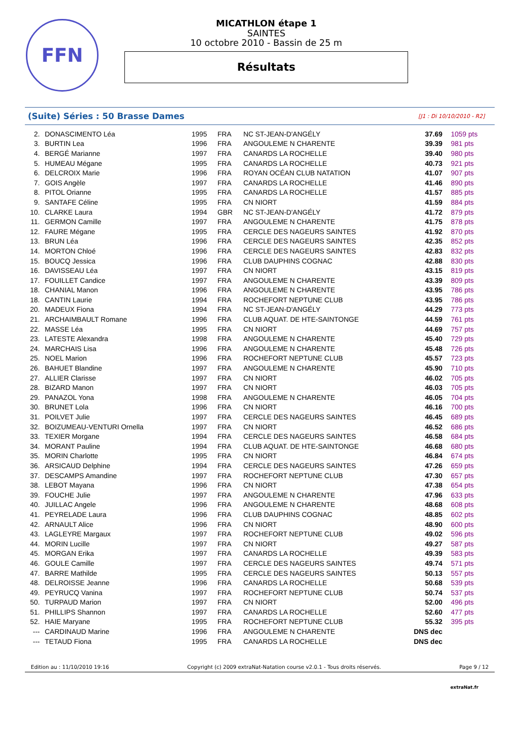FFN
MICATHLON étape 1
SAINTES
10 octobre 2010 - Bassin de 25 m
Résultats
(Suite) Séries : 50 Brasse Dames [J1 : Di 10/10/2010 - R2]
| 2. | DONASCIMENTO Léa | 1995 | FRA | NC ST-JEAN-D'ANGÉLY | 37.69 | 1059 pts |
| 3. | BURTIN Lea | 1996 | FRA | ANGOULEME N CHARENTE | 39.39 | 981 pts |
| 4. | BERGÉ Marianne | 1997 | FRA | CANARDS LA ROCHELLE | 39.40 | 980 pts |
| 5. | HUMEAU Mégane | 1995 | FRA | CANARDS LA ROCHELLE | 40.73 | 921 pts |
| 6. | DELCROIX Marie | 1996 | FRA | ROYAN OCÉAN CLUB NATATION | 41.07 | 907 pts |
| 7. | GOIS Angèle | 1997 | FRA | CANARDS LA ROCHELLE | 41.46 | 890 pts |
| 8. | PITOL Orianne | 1995 | FRA | CANARDS LA ROCHELLE | 41.57 | 885 pts |
| 9. | SANTAFE Céline | 1995 | FRA | CN NIORT | 41.59 | 884 pts |
| 10. | CLARKE Laura | 1994 | GBR | NC ST-JEAN-D'ANGÉLY | 41.72 | 879 pts |
| 11. | GERMON Camille | 1997 | FRA | ANGOULEME N CHARENTE | 41.75 | 878 pts |
| 12. | FAURE Mégane | 1995 | FRA | CERCLE DES NAGEURS SAINTES | 41.92 | 870 pts |
| 13. | BRUN Léa | 1996 | FRA | CERCLE DES NAGEURS SAINTES | 42.35 | 852 pts |
| 14. | MORTON Chloé | 1996 | FRA | CERCLE DES NAGEURS SAINTES | 42.83 | 832 pts |
| 15. | BOUCQ Jessica | 1996 | FRA | CLUB DAUPHINS COGNAC | 42.88 | 830 pts |
| 16. | DAVISSEAU Léa | 1997 | FRA | CN NIORT | 43.15 | 819 pts |
| 17. | FOUILLET Candice | 1997 | FRA | ANGOULEME N CHARENTE | 43.39 | 809 pts |
| 18. | CHANIAL Manon | 1996 | FRA | ANGOULEME N CHARENTE | 43.95 | 786 pts |
| 18. | CANTIN Laurie | 1994 | FRA | ROCHEFORT NEPTUNE CLUB | 43.95 | 786 pts |
| 20. | MADEUX Fiona | 1994 | FRA | NC ST-JEAN-D'ANGÉLY | 44.29 | 773 pts |
| 21. | ARCHAIMBAULT Romane | 1996 | FRA | CLUB AQUAT. DE HTE-SAINTONGE | 44.59 | 761 pts |
| 22. | MASSE Léa | 1995 | FRA | CN NIORT | 44.69 | 757 pts |
| 23. | LATESTE Alexandra | 1998 | FRA | ANGOULEME N CHARENTE | 45.40 | 729 pts |
| 24. | MARCHAIS Lisa | 1996 | FRA | ANGOULEME N CHARENTE | 45.48 | 726 pts |
| 25. | NOEL Marion | 1996 | FRA | ROCHEFORT NEPTUNE CLUB | 45.57 | 723 pts |
| 26. | BAHUET Blandine | 1997 | FRA | ANGOULEME N CHARENTE | 45.90 | 710 pts |
| 27. | ALLIER Clarisse | 1997 | FRA | CN NIORT | 46.02 | 705 pts |
| 28. | BIZARD Manon | 1997 | FRA | CN NIORT | 46.03 | 705 pts |
| 29. | PANAZOL Yona | 1998 | FRA | ANGOULEME N CHARENTE | 46.05 | 704 pts |
| 30. | BRUNET Lola | 1996 | FRA | CN NIORT | 46.16 | 700 pts |
| 31. | POILVET Julie | 1997 | FRA | CERCLE DES NAGEURS SAINTES | 46.45 | 689 pts |
| 32. | BOIZUMEAU-VENTURI Ornella | 1997 | FRA | CN NIORT | 46.52 | 686 pts |
| 33. | TEXIER Morgane | 1994 | FRA | CERCLE DES NAGEURS SAINTES | 46.58 | 684 pts |
| 34. | MORANT Pauline | 1994 | FRA | CLUB AQUAT. DE HTE-SAINTONGE | 46.68 | 680 pts |
| 35. | MORIN Charlotte | 1995 | FRA | CN NIORT | 46.84 | 674 pts |
| 36. | ARSICAUD Delphine | 1994 | FRA | CERCLE DES NAGEURS SAINTES | 47.26 | 659 pts |
| 37. | DESCAMPS Amandine | 1997 | FRA | ROCHEFORT NEPTUNE CLUB | 47.30 | 657 pts |
| 38. | LEBOT Mayana | 1996 | FRA | CN NIORT | 47.38 | 654 pts |
| 39. | FOUCHE Julie | 1997 | FRA | ANGOULEME N CHARENTE | 47.96 | 633 pts |
| 40. | JUILLAC Angele | 1996 | FRA | ANGOULEME N CHARENTE | 48.68 | 608 pts |
| 41. | PEYRELADE Laura | 1996 | FRA | CLUB DAUPHINS COGNAC | 48.85 | 602 pts |
| 42. | ARNAULT Alice | 1996 | FRA | CN NIORT | 48.90 | 600 pts |
| 43. | LAGLEYRE Margaux | 1997 | FRA | ROCHEFORT NEPTUNE CLUB | 49.02 | 596 pts |
| 44. | MORIN Lucille | 1997 | FRA | CN NIORT | 49.27 | 587 pts |
| 45. | MORGAN Erika | 1997 | FRA | CANARDS LA ROCHELLE | 49.39 | 583 pts |
| 46. | GOULE Camille | 1997 | FRA | CERCLE DES NAGEURS SAINTES | 49.74 | 571 pts |
| 47. | BARRE Mathilde | 1995 | FRA | CERCLE DES NAGEURS SAINTES | 50.13 | 557 pts |
| 48. | DELROISSE Jeanne | 1996 | FRA | CANARDS LA ROCHELLE | 50.68 | 539 pts |
| 49. | PEYRUCQ Vanina | 1997 | FRA | ROCHEFORT NEPTUNE CLUB | 50.74 | 537 pts |
| 50. | TURPAUD Marion | 1997 | FRA | CN NIORT | 52.00 | 496 pts |
| 51. | PHILLIPS Shannon | 1997 | FRA | CANARDS LA ROCHELLE | 52.60 | 477 pts |
| 52. | HAIE Maryane | 1995 | FRA | ROCHEFORT NEPTUNE CLUB | 55.32 | 395 pts |
| --- | CARDINAUD Marine | 1996 | FRA | ANGOULEME N CHARENTE | DNS dec | |
| --- | TETAUD Fiona | 1995 | FRA | CANARDS LA ROCHELLE | DNS dec | |
Edition au : 11/10/2010 19:16 Copyright (c) 2009 extraNat-Natation course v2.0.1 - Tous droits réservés. Page 9 / 12
extraNat.fr